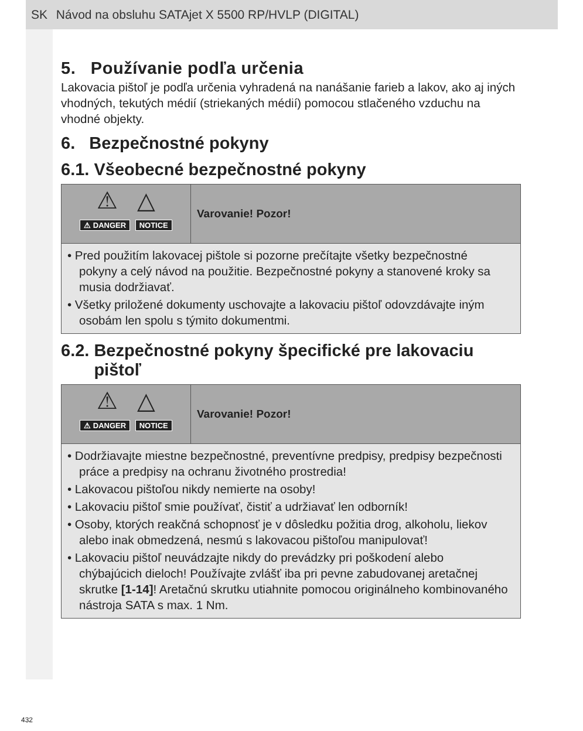SK Návod na obsluhu SATAjet X 5500 RP/HVLP (DIGITAL)
5. Používanie podľa určenia
Lakovacia pištoľ je podľa určenia vyhradená na nanášanie farieb a lakov, ako aj iných vhodných, tekutých médií (striekaných médií) pomocou stlačeného vzduchu na vhodné objekty.
6. Bezpečnostné pokyny
6.1. Všeobecné bezpečnostné pokyny
⚠ △
⚠ DANGER NOTICE
Varovanie! Pozor!
• Pred použitím lakovacej pištole si pozorne prečítajte všetky bezpečnostné pokyny a celý návod na použitie. Bezpečnostné pokyny a stanovené kroky sa musia dodržiavať.
• Všetky priložené dokumenty uschovajte a lakovaciu pištoľ odovzdávajte iným osobám len spolu s týmito dokumentmi.
6.2. Bezpečnostné pokyny špecifické pre lakovaciu
pištoľ
⚠ △
⚠ DANGER NOTICE
Varovanie! Pozor!
• Dodržiavajte miestne bezpečnostné, preventívne predpisy, predpisy bezpečnosti práce a predpisy na ochranu životného prostredia!
• Lakovacou pištoľou nikdy nemierte na osoby!
• Lakovaciu pištoľ smie používať, čistiť a udržiavať len odborník!
• Osoby, ktorých reakčná schopnosť je v dôsledku požitia drog, alkoholu, liekov alebo inak obmedzená, nesmú s lakovacou pištoľou manipulovať!
• Lakovaciu pištoľ neuvádzajte nikdy do prevádzky pri poškodení alebo chýbajúcich dieloch! Používajte zvlášť iba pri pevne zabudovanej aretačnej skrutke [1-14]! Aretačnú skrutku utiahnite pomocou originálneho kombinovaného nástroja SATA s max. 1 Nm.
432